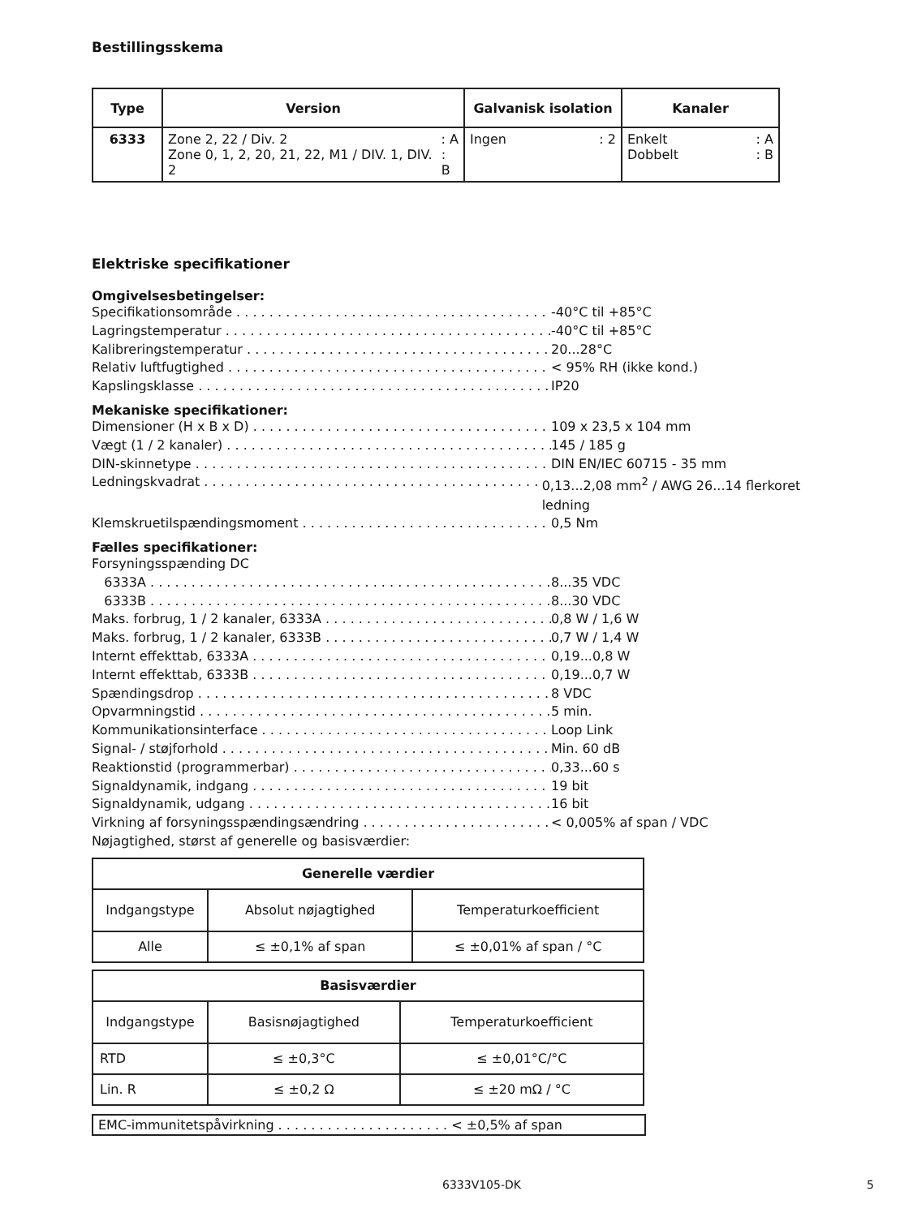Bestillingsskema
| Type | Version | Galvanisk isolation | Kanaler |
| --- | --- | --- | --- |
| 6333 | Zone 2, 22 / Div. 2 : A Zone 0, 1, 2, 20, 21, 22, M1 / DIV. 1, DIV. 2 : B | Ingen : 2 | Enkelt : A Dobbelt : B |
Elektriske specifikationer
Omgivelsesbetingelser:
Specifikationsområde -40°C til +85°C
Lagringstemperatur -40°C til +85°C
Kalibreringstemperatur 20...28°C
Relativ luftfugtighed < 95% RH (ikke kond.)
Kapslingsklasse IP20
Mekaniske specifikationer:
Dimensioner (H x B x D) 109 x 23,5 x 104 mm
Vægt (1 / 2 kanaler) 145 / 185 g
DIN-skinnetype DIN EN/IEC 60715 - 35 mm
Ledningskvadrat 0,13...2,08 mm<sup>2</sup> / AWG 26...14 flerkoret ledning
Klemskruetilspændingsmoment 0,5 Nm
Fælles specifikationer:
Forsyningsspænding DC
6333A 8...35 VDC
6333B 8...30 VDC
Maks. forbrug, 1 / 2 kanaler, 6333A 0,8 W / 1,6 W
Maks. forbrug, 1 / 2 kanaler, 6333B 0,7 W / 1,4 W
Internt effekttab, 6333A 0,19...0,8 W
Internt effekttab, 6333B 0,19...0,7 W
Spændingsdrop 8 VDC
Opvarmningstid 5 min.
Kommunikationsinterface Loop Link
Signal- / støjforhold Min. 60 dB
Reaktionstid (programmerbar) 0,33...60 s
Signaldynamik, indgang 19 bit
Signaldynamik, udgang 16 bit
Virkning af forsyningsspændingsændring < 0,005% af span / VDC
Nøjagtighed, størst af generelle og basisværdier:
| Generelle værdier | | |
| --- | --- | --- |
| Indgangstype | Absolut nøjagtighed | Temperaturkoefficient |
| Alle | ≤ ±0,1% af span | ≤ ±0,01% af span / °C |
| Basisværdier | | |
| --- | --- | --- |
| Indgangstype | Basisnøjagtighed | Temperaturkoefficient |
| RTD | ≤ ±0,3°C | ≤ ±0,01°C/°C |
| Lin. R | ≤ ±0,2 Ω | ≤ ±20 mΩ / °C |
EMC-immunitetspåvirkning . . . . . . . . . . . . . . . . . . . . . < ±0,5% af span
6333V105-DK 5